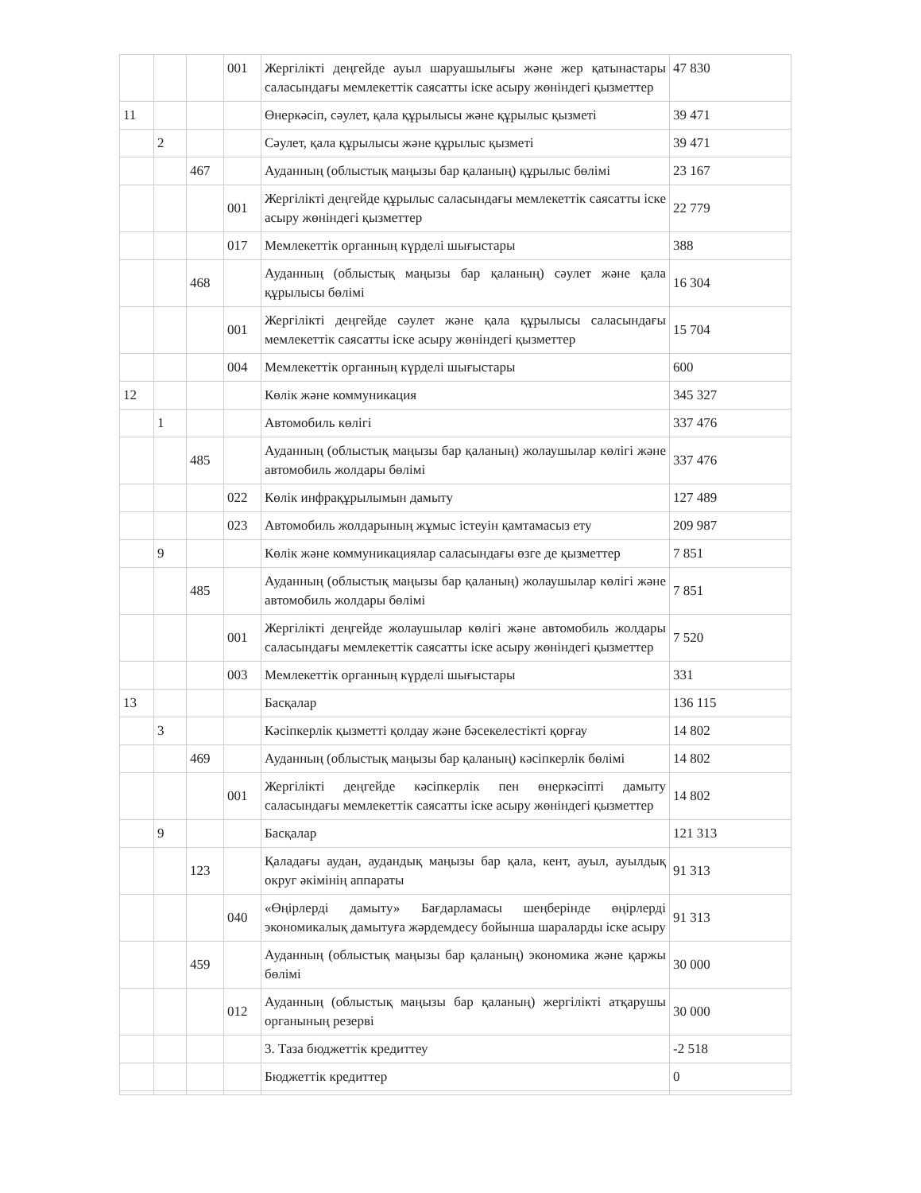| | | | 001 | Жергілікті деңгейде ауыл шаруашылығы және жер қатынастары саласындағы мемлекеттік саясатты іске асыру жөніндегі қызметтер | 47 830 |
| 11 | | | | Өнеркәсіп, сәулет, қала құрылысы және құрылыс қызметі | 39 471 |
| | 2 | | | Сәулет, қала құрылысы және құрылыс қызметі | 39 471 |
| | | 467 | | Ауданның (облыстық маңызы бар қаланың) құрылыс бөлімі | 23 167 |
| | | | 001 | Жергілікті деңгейде құрылыс саласындағы мемлекеттік саясатты іске асыру жөніндегі қызметтер | 22 779 |
| | | | 017 | Мемлекеттік органның күрделі шығыстары | 388 |
| | | 468 | | Ауданның (облыстық маңызы бар қаланың) сәулет және қала құрылысы бөлімі | 16 304 |
| | | | 001 | Жергілікті деңгейде сәулет және қала құрылысы саласындағы мемлекеттік саясатты іске асыру жөніндегі қызметтер | 15 704 |
| | | | 004 | Мемлекеттік органның күрделі шығыстары | 600 |
| 12 | | | | Көлік және коммуникация | 345 327 |
| | 1 | | | Автомобиль көлігі | 337 476 |
| | | 485 | | Ауданның (облыстық маңызы бар қаланың) жолаушылар көлігі және автомобиль жолдары бөлімі | 337 476 |
| | | | 022 | Көлік инфрақұрылымын дамыту | 127 489 |
| | | | 023 | Автомобиль жолдарының жұмыс істеуін қамтамасыз ету | 209 987 |
| | 9 | | | Көлік және коммуникациялар саласындағы өзге де қызметтер | 7 851 |
| | | 485 | | Ауданның (облыстық маңызы бар қаланың) жолаушылар көлігі және автомобиль жолдары бөлімі | 7 851 |
| | | | 001 | Жергілікті деңгейде жолаушылар көлігі және автомобиль жолдары саласындағы мемлекеттік саясатты іске асыру жөніндегі қызметтер | 7 520 |
| | | | 003 | Мемлекеттік органның күрделі шығыстары | 331 |
| 13 | | | | Басқалар | 136 115 |
| | 3 | | | Кәсіпкерлік қызметті қолдау және бәсекелестікті қорғау | 14 802 |
| | | 469 | | Ауданның (облыстық маңызы бар қаланың) кәсіпкерлік бөлімі | 14 802 |
| | | | 001 | Жергілікті деңгейде кәсіпкерлік пен өнеркәсіпті дамыту саласындағы мемлекеттік саясатты іске асыру жөніндегі қызметтер | 14 802 |
| | 9 | | | Басқалар | 121 313 |
| | | 123 | | Қаладағы аудан, аудандық маңызы бар қала, кент, ауыл, ауылдық округ әкімінің аппараты | 91 313 |
| | | | 040 | «Өңірлерді дамыту» Бағдарламасы шеңберінде өңірлерді экономикалық дамытуға жәрдемдесу бойынша шараларды іске асыру | 91 313 |
| | | 459 | | Ауданның (облыстық маңызы бар қаланың) экономика және қаржы бөлімі | 30 000 |
| | | | 012 | Ауданның (облыстық маңызы бар қаланың) жергілікті атқарушы органының резерві | 30 000 |
| | | | | 3. Таза бюджеттік кредиттеу | -2 518 |
| | | | | Бюджеттік кредиттер | 0 |